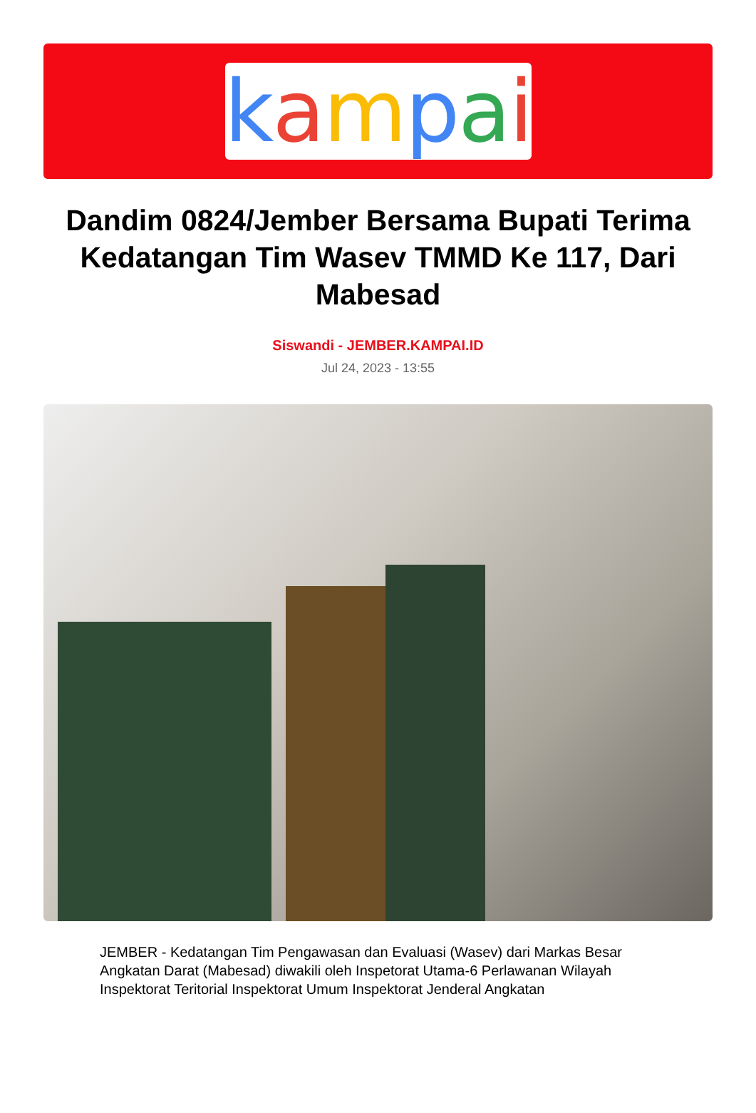kampai
Dandim 0824/Jember Bersama Bupati Terima Kedatangan Tim Wasev TMMD Ke 117, Dari Mabesad
Siswandi - JEMBER.KAMPAI.ID
Jul 24, 2023 - 13:55
JEMBER - Kedatangan Tim Pengawasan dan Evaluasi (Wasev) dari Markas Besar Angkatan Darat (Mabesad) diwakili oleh Inspetorat Utama-6 Perlawanan Wilayah Inspektorat Teritorial Inspektorat Umum Inspektorat Jenderal Angkatan